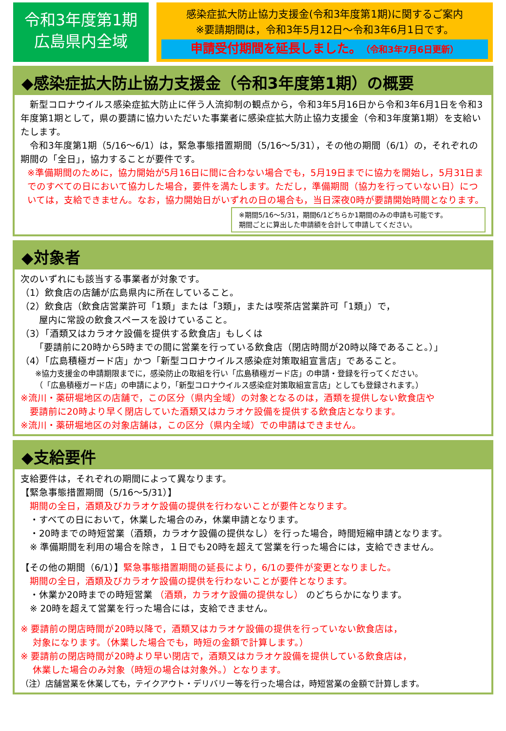令和3年度第1期
広島県内全域
感染症拡大防止協力支援金(令和3年度第1期)に関するご案内
※要請期間は，令和3年5月12日～令和3年6月1日です。
申請受付期間を延長しました。（令和3年7月6日更新）
◆感染症拡大防止協力支援金（令和3年度第1期）の概要
　新型コロナウイルス感染症拡大防止に伴う人流抑制の観点から，令和3年5月16日から令和3年6月1日を令和3年度第1期として，県の要請に協力いただいた事業者に感染症拡大防止協力支援金（令和3年度第1期）を支給いたします。
　令和3年度第1期（5/16～6/1）は，緊急事態措置期間（5/16～5/31），その他の期間（6/1）の，それぞれの期間の「全日」，協力することが要件です。
※準備期間のために，協力開始が5月16日に間に合わない場合でも，5月19日までに協力を開始し，5月31日までのすべての日において協力した場合，要件を満たします。ただし，準備期間（協力を行っていない日）については，支給できません。なお，協力開始日がいずれの日の場合も，当日深夜0時が要請開始時間となります。
※期間5/16～5/31，期間6/1どちらか1期間のみの申請も可能です。
期間ごとに算出した申請額を合計して申請してください。
◆対象者
次のいずれにも該当する事業者が対象です。
（1）飲食店の店舗が広島県内に所在していること。
（2）飲食店（飲食店営業許可「1類」または「3類」，または喫茶店営業許可「1類」）で，
　　屋内に常設の飲食スペースを設けていること。
（3）「酒類又はカラオケ設備を提供する飲食店」もしくは
　　「要請前に20時から5時までの間に営業を行っている飲食店（閉店時間が20時以降であること。）」
（4）「広島積極ガード店」かつ「新型コロナウイルス感染症対策取組宣言店」であること。
※協力支援金の申請期限までに，感染防止の取組を行い「広島積極ガード店」の申請・登録を行ってください。
（「広島積極ガード店」の申請により，「新型コロナウイルス感染症対策取組宣言店」としても登録されます。）
※流川・薬研堀地区の店舗で，この区分（県内全域）の対象となるのは，酒類を提供しない飲食店や
　要請前に20時より早く閉店していた酒類又はカラオケ設備を提供する飲食店となります。
※流川・薬研堀地区の対象店舗は，この区分（県内全域）での申請はできません。
◆支給要件
支給要件は，それぞれの期間によって異なります。
【緊急事態措置期間（5/16～5/31）】
　期間の全日，酒類及びカラオケ設備の提供を行わないことが要件となります。
　・すべての日において，休業した場合のみ，休業申請となります。
　・20時までの時短営業（酒類，カラオケ設備の提供なし）を行った場合，時間短縮申請となります。
　※ 準備期間を利用の場合を除き，１日でも20時を超えて営業を行った場合には，支給できません。
【その他の期間（6/1）】緊急事態措置期間の延長により，6/1の要件が変更となりました。
　期間の全日，酒類及びカラオケ設備の提供を行わないことが要件となります。
　・休業か20時までの時短営業 （酒類，カラオケ設備の提供なし） のどちらかになります。
　※ 20時を超えて営業を行った場合には，支給できません。
※ 要請前の閉店時間が20時以降で，酒類又はカラオケ設備の提供を行っていない飲食店は，
　 対象になります。（休業した場合でも，時短の金額で計算します。）
※ 要請前の閉店時間が20時より早い閉店で，酒類又はカラオケ設備を提供している飲食店は，
　 休業した場合のみ対象（時短の場合は対象外。）となります。
（注）店舗営業を休業しても，テイクアウト・デリバリー等を行った場合は，時短営業の金額で計算します。